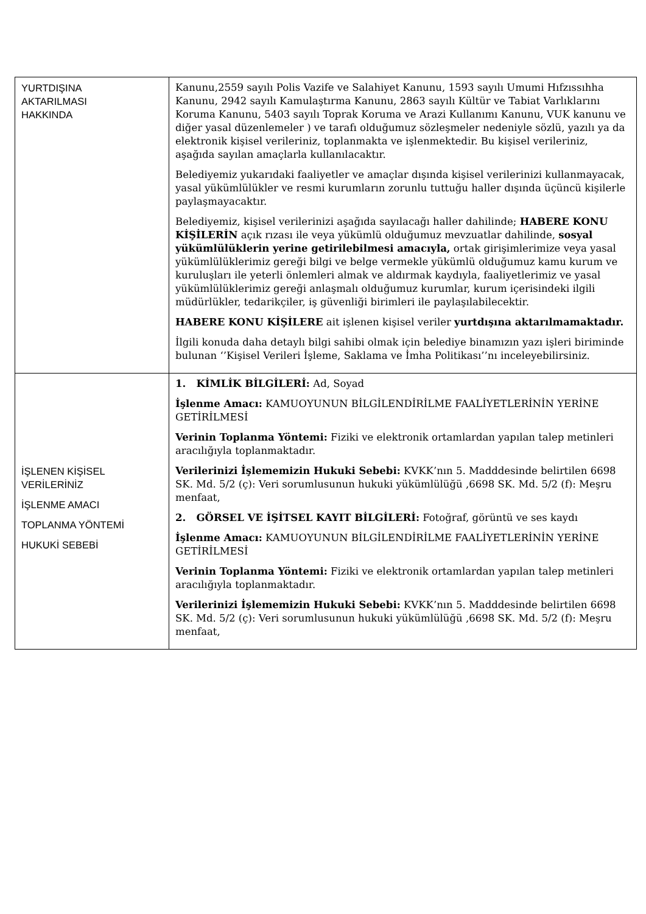| YURTDIŞINA AKTARILMASI HAKKINDA | Kanunu,2559 sayılı Polis Vazife ve Salahiyet Kanunu, 1593 sayılı Umumi Hıfzıssıhha Kanunu, 2942 sayılı Kamulaştırma Kanunu, 2863 sayılı Kültür ve Tabiat Varlıklarını Koruma Kanunu, 5403 sayılı Toprak Koruma ve Arazi Kullanımı Kanunu, VUK kanunu ve diğer yasal düzenlemeler ) ve tarafı olduğumuz sözleşmeler nedeniyle sözlü, yazılı ya da elektronik kişisel verileriniz, toplanmakta ve işlenmektedir. Bu kişisel verileriniz, aşağıda sayılan amaçlarla kullanılacaktır. Belediyemiz yukarıdaki faaliyetler ve amaçlar dışında kişisel verilerinizi kullanmayacak, yasal yükümlülükler ve resmi kurumların zorunlu tuttuğu haller dışında üçüncü kişilerle paylaşmayacaktır. Belediyemiz, kişisel verilerinizi aşağıda sayılacağı haller dahilinde; HABERE KONU KİŞİLERİN açık rızası ile veya yükümlü olduğumuz mevzuatlar dahilinde, sosyal yükümlülüklerin yerine getirilebilmesi amacıyla, ortak girişimlerimize veya yasal yükümlülüklerimiz gereği bilgi ve belge vermekle yükümlü olduğumuz kamu kurum ve kuruluşları ile yeterli önlemleri almak ve aldırmak kaydıyla, faaliyetlerimiz ve yasal yükümlülüklerimiz gereği anlaşmalı olduğumuz kurumlar, kurum içerisindeki ilgili müdürlükler, tedarikçiler, iş güvenliği birimleri ile paylaşılabilecektir. HABERE KONU KİŞİLERE ait işlenen kişisel veriler yurtdışına aktarılmamaktadır. İlgili konuda daha detaylı bilgi sahibi olmak için belediye binamızın yazı işleri biriminde bulunan ‘’Kişisel Verileri İşleme, Saklama ve İmha Politikası’’nı inceleyebilirsiniz. |
| İŞLENEN KİŞİSEL VERİLERİNİZ İŞLENME AMACI TOPLANMA YÖNTEMİ HUKUKİ SEBEBİ | 1. KİMLİK BİLGİLERİ: Ad, Soyad İşlenme Amacı: KAMUOYUNUN BİLGİLENDİRİLME FAALİYETLERİNİN YERİNE GETİRİLMESİ Verinin Toplanma Yöntemi: Fiziki ve elektronik ortamlardan yapılan talep metinleri aracılığıyla toplanmaktadır. Verilerinizi İşlememizin Hukuki Sebebi: KVKK’nın 5. Madddesinde belirtilen 6698 SK. Md. 5/2 (ç): Veri sorumlusunun hukuki yükümlülüğü ,6698 SK. Md. 5/2 (f): Meşru menfaat, 2. GÖRSEL VE İŞİTSEL KAYIT BİLGİLERİ: Fotoğraf, görüntü ve ses kaydı İşlenme Amacı: KAMUOYUNUN BİLGİLENDİRİLME FAALİYETLERİNİN YERİNE GETİRİLMESİ Verinin Toplanma Yöntemi: Fiziki ve elektronik ortamlardan yapılan talep metinleri aracılığıyla toplanmaktadır. Verilerinizi İşlememizin Hukuki Sebebi: KVKK’nın 5. Madddesinde belirtilen 6698 SK. Md. 5/2 (ç): Veri sorumlusunun hukuki yükümlülüğü ,6698 SK. Md. 5/2 (f): Meşru menfaat, |